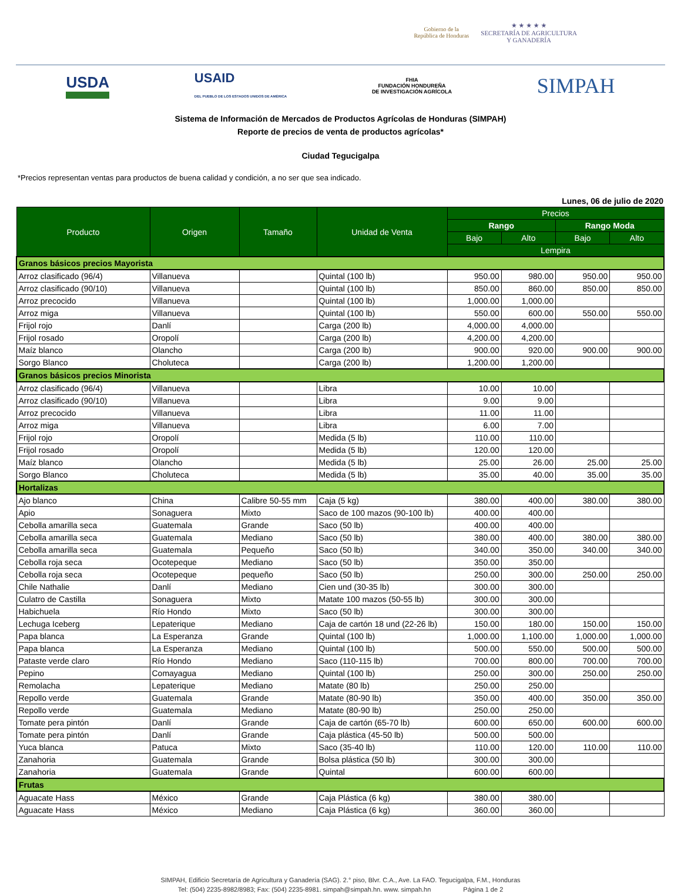Gobierno de la
República de Honduras
★ ★ ★ ★ ★
SECRETARÍA DE AGRICULTURA
Y GANADERÍA
USDA USAID
DEL PUEBLO DE LOS ESTADOS UNIDOS DE AMÉRICA FHIA
FUNDACIÓN HONDUREÑA
DE INVESTIGACIÓN AGRÍCOLA SIMPAH
Sistema de Información de Mercados de Productos Agrícolas de Honduras (SIMPAH)
Reporte de precios de venta de productos agrícolas*
Ciudad Tegucigalpa
*Precios representan ventas para productos de buena calidad y condición, a no ser que sea indicado.
Lunes, 06 de julio de 2020
| Producto | Origen | Tamaño | Unidad de Venta | Precios | | | |
| --- | --- | --- | --- | --- | --- | --- | --- |
| | | | | Rango | | Rango Moda | |
| | | | | Bajo | Alto | Bajo | Alto |
| | | | | Lempira | | | |
| Granos básicos precios Mayorista | | | | | | | |
| Arroz clasificado (96/4) | Villanueva | | Quintal (100 lb) | 950.00 | 980.00 | 950.00 | 950.00 |
| Arroz clasificado (90/10) | Villanueva | | Quintal (100 lb) | 850.00 | 860.00 | 850.00 | 850.00 |
| Arroz precocido | Villanueva | | Quintal (100 lb) | 1,000.00 | 1,000.00 | | |
| Arroz miga | Villanueva | | Quintal (100 lb) | 550.00 | 600.00 | 550.00 | 550.00 |
| Frijol rojo | Danlí | | Carga (200 lb) | 4,000.00 | 4,000.00 | | |
| Frijol rosado | Oropolí | | Carga (200 lb) | 4,200.00 | 4,200.00 | | |
| Maíz blanco | Olancho | | Carga (200 lb) | 900.00 | 920.00 | 900.00 | 900.00 |
| Sorgo Blanco | Choluteca | | Carga (200 lb) | 1,200.00 | 1,200.00 | | |
| Granos básicos precios Minorista | | | | | | | |
| Arroz clasificado (96/4) | Villanueva | | Libra | 10.00 | 10.00 | | |
| Arroz clasificado (90/10) | Villanueva | | Libra | 9.00 | 9.00 | | |
| Arroz precocido | Villanueva | | Libra | 11.00 | 11.00 | | |
| Arroz miga | Villanueva | | Libra | 6.00 | 7.00 | | |
| Frijol rojo | Oropolí | | Medida (5 lb) | 110.00 | 110.00 | | |
| Frijol rosado | Oropolí | | Medida (5 lb) | 120.00 | 120.00 | | |
| Maíz blanco | Olancho | | Medida (5 lb) | 25.00 | 26.00 | 25.00 | 25.00 |
| Sorgo Blanco | Choluteca | | Medida (5 lb) | 35.00 | 40.00 | 35.00 | 35.00 |
| Hortalizas | | | | | | | |
| Ajo blanco | China | Calibre 50-55 mm | Caja (5 kg) | 380.00 | 400.00 | 380.00 | 380.00 |
| Apio | Sonaguera | Mixto | Saco de 100 mazos (90-100 lb) | 400.00 | 400.00 | | |
| Cebolla amarilla seca | Guatemala | Grande | Saco (50 lb) | 400.00 | 400.00 | | |
| Cebolla amarilla seca | Guatemala | Mediano | Saco (50 lb) | 380.00 | 400.00 | 380.00 | 380.00 |
| Cebolla amarilla seca | Guatemala | Pequeño | Saco (50 lb) | 340.00 | 350.00 | 340.00 | 340.00 |
| Cebolla roja seca | Ocotepeque | Mediano | Saco (50 lb) | 350.00 | 350.00 | | |
| Cebolla roja seca | Ocotepeque | pequeño | Saco (50 lb) | 250.00 | 300.00 | 250.00 | 250.00 |
| Chile Nathalie | Danlí | Mediano | Cien und (30-35 lb) | 300.00 | 300.00 | | |
| Culatro de Castilla | Sonaguera | Mixto | Matate 100 mazos (50-55 lb) | 300.00 | 300.00 | | |
| Habichuela | Río Hondo | Mixto | Saco (50 lb) | 300.00 | 300.00 | | |
| Lechuga Iceberg | Lepaterique | Mediano | Caja de cartón 18 und (22-26 lb) | 150.00 | 180.00 | 150.00 | 150.00 |
| Papa blanca | La Esperanza | Grande | Quintal (100 lb) | 1,000.00 | 1,100.00 | 1,000.00 | 1,000.00 |
| Papa blanca | La Esperanza | Mediano | Quintal (100 lb) | 500.00 | 550.00 | 500.00 | 500.00 |
| Pataste verde claro | Río Hondo | Mediano | Saco (110-115 lb) | 700.00 | 800.00 | 700.00 | 700.00 |
| Pepino | Comayagua | Mediano | Quintal (100 lb) | 250.00 | 300.00 | 250.00 | 250.00 |
| Remolacha | Lepaterique | Mediano | Matate (80 lb) | 250.00 | 250.00 | | |
| Repollo verde | Guatemala | Grande | Matate (80-90 lb) | 350.00 | 400.00 | 350.00 | 350.00 |
| Repollo verde | Guatemala | Mediano | Matate (80-90 lb) | 250.00 | 250.00 | | |
| Tomate pera pintón | Danlí | Grande | Caja de cartón (65-70 lb) | 600.00 | 650.00 | 600.00 | 600.00 |
| Tomate pera pintón | Danlí | Grande | Caja plástica (45-50 lb) | 500.00 | 500.00 | | |
| Yuca blanca | Patuca | Mixto | Saco (35-40 lb) | 110.00 | 120.00 | 110.00 | 110.00 |
| Zanahoria | Guatemala | Grande | Bolsa plástica (50 lb) | 300.00 | 300.00 | | |
| Zanahoria | Guatemala | Grande | Quintal | 600.00 | 600.00 | | |
| Frutas | | | | | | | |
| Aguacate Hass | México | Grande | Caja Plástica (6 kg) | 380.00 | 380.00 | | |
| Aguacate Hass | México | Mediano | Caja Plástica (6 kg) | 360.00 | 360.00 | | |
SIMPAH, Edificio Secretaría de Agricultura y Ganadería (SAG). 2.° piso, Blvr. C.A., Ave. La FAO. Tegucigalpa, F.M., Honduras
Tel: (504) 2235-8982/8983; Fax: (504) 2235-8981. simpah@simpah.hn. www. simpah.hn Página 1 de 2